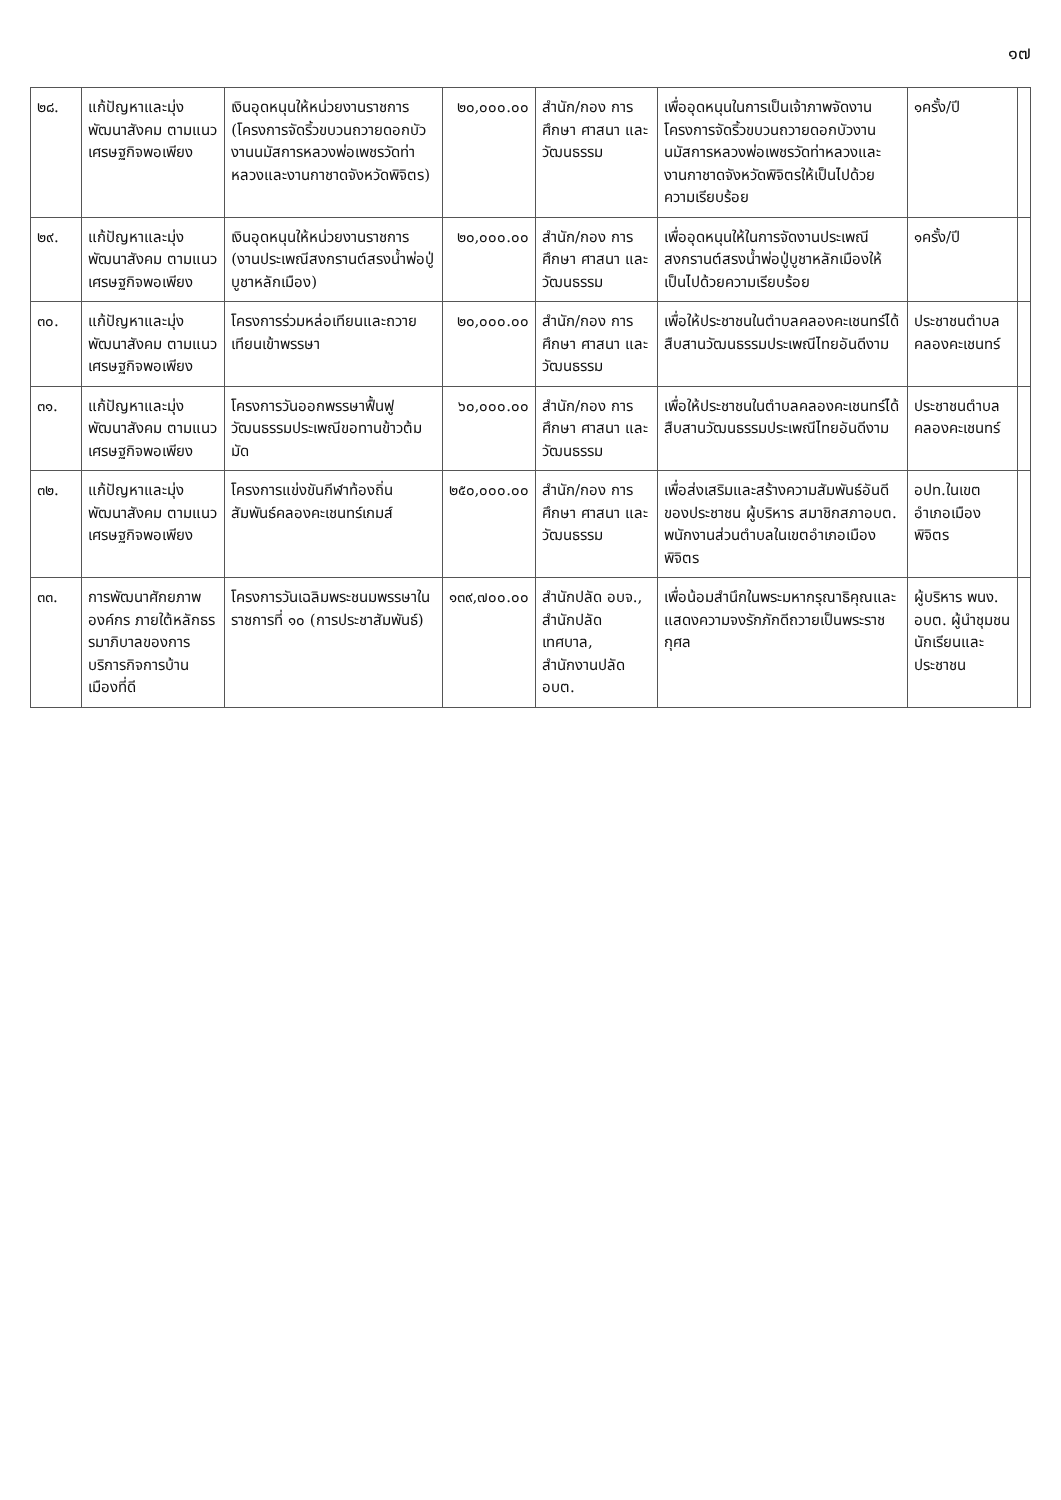๑๗
| ๒๘. | แก้ปัญหาและมุ่งพัฒนาสังคม ตามแนวเศรษฐกิจพอเพียง | เงินอุดหนุนให้หน่วยงานราชการ (โครงการจัดริ้วขบวนถวายดอกบัวงานนมัสการหลวงพ่อเพชรวัดท่าหลวงและงานกาชาดจังหวัดพิจิตร) | ๒๐,๐๐๐.๐๐ | สำนัก/กอง การศึกษา ศาสนา และวัฒนธรรม | เพื่ออุดหนุนในการเป็นเจ้าภาพจัดงานโครงการจัดริ้วขบวนถวายดอกบัวงานนมัสการหลวงพ่อเพชรวัดท่าหลวงและงานกาชาดจังหวัดพิจิตรให้เป็นไปด้วยความเรียบร้อย | ๑ครั้ง/ปี | |
| ๒๙. | แก้ปัญหาและมุ่งพัฒนาสังคม ตามแนวเศรษฐกิจพอเพียง | เงินอุดหนุนให้หน่วยงานราชการ (งานประเพณีสงกรานต์สรงน้ำพ่อปู่บูชาหลักเมือง) | ๒๐,๐๐๐.๐๐ | สำนัก/กอง การศึกษา ศาสนา และวัฒนธรรม | เพื่ออุดหนุนให้ในการจัดงานประเพณีสงกรานต์สรงน้ำพ่อปู่บูชาหลักเมืองให้เป็นไปด้วยความเรียบร้อย | ๑ครั้ง/ปี | |
| ๓๐. | แก้ปัญหาและมุ่งพัฒนาสังคม ตามแนวเศรษฐกิจพอเพียง | โครงการร่วมหล่อเทียนและถวายเทียนเข้าพรรษา | ๒๐,๐๐๐.๐๐ | สำนัก/กอง การศึกษา ศาสนา และวัฒนธรรม | เพื่อให้ประชาชนในตำบลคลองคะเชนทร์ได้สืบสานวัฒนธรรมประเพณีไทยอันดีงาม | ประชาชนตำบลคลองคะเชนทร์ | |
| ๓๑. | แก้ปัญหาและมุ่งพัฒนาสังคม ตามแนวเศรษฐกิจพอเพียง | โครงการวันออกพรรษาฟื้นฟูวัฒนธรรมประเพณีขอทานข้าวต้มมัด | ๖๐,๐๐๐.๐๐ | สำนัก/กอง การศึกษา ศาสนา และวัฒนธรรม | เพื่อให้ประชาชนในตำบลคลองคะเชนทร์ได้สืบสานวัฒนธรรมประเพณีไทยอันดีงาม | ประชาชนตำบลคลองคะเชนทร์ | |
| ๓๒. | แก้ปัญหาและมุ่งพัฒนาสังคม ตามแนวเศรษฐกิจพอเพียง | โครงการแข่งขันกีฬาท้องถิ่นสัมพันธ์คลองคะเชนทร์เกมส์ | ๒๕๐,๐๐๐.๐๐ | สำนัก/กอง การศึกษา ศาสนา และวัฒนธรรม | เพื่อส่งเสริมและสร้างความสัมพันธ์อันดีของประชาชน ผู้บริหาร สมาชิกสภาอบต. พนักงานส่วนตำบลในเขตอำเภอเมืองพิจิตร | อปท.ในเขตอำเภอเมืองพิจิตร | |
| ๓๓. | การพัฒนาศักยภาพองค์กร ภายใต้หลักธรรมาภิบาลของการบริการกิจการบ้านเมืองที่ดี | โครงการวันเฉลิมพระชนมพรรษาในราชการที่ ๑๐ (การประชาสัมพันธ์) | ๑๓๙,๗๐๐.๐๐ | สำนักปลัด อบจ., สำนักปลัดเทศบาล, สำนักงานปลัด อบต. | เพื่อน้อมสำนึกในพระมหากรุณาธิคุณและแสดงความจงรักภักดีถวายเป็นพระราชกุศล | ผู้บริหาร พนง. อบต. ผู้นำชุมชน นักเรียนและประชาชน | |